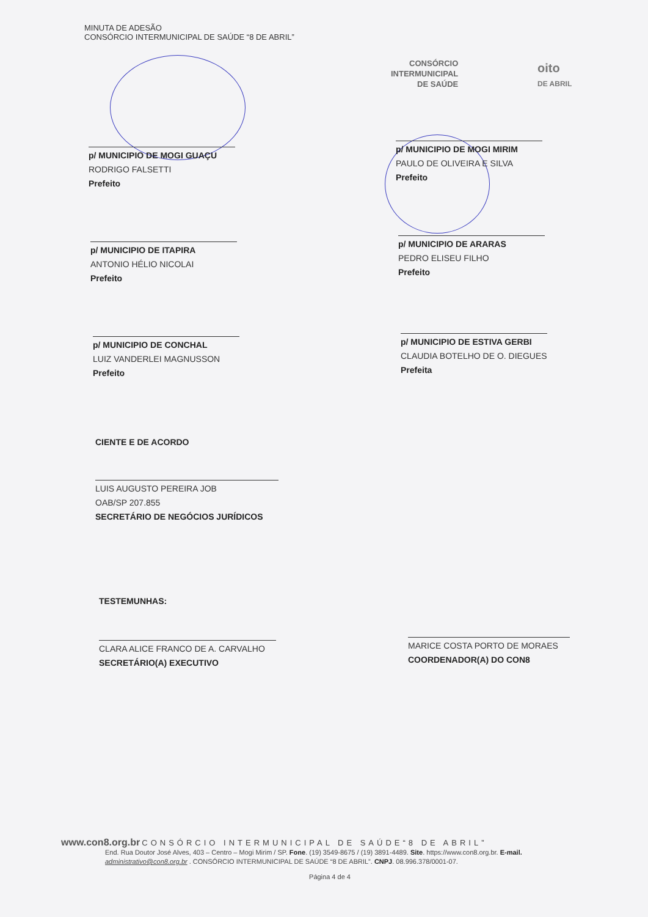MINUTA DE ADESÃO
CONSÓRCIO INTERMUNICIPAL DE SAÚDE “8 DE ABRIL”
CONSÓRCIO
INTERMUNICIPAL
DE SAÚDE
oito
DE ABRIL
p/ MUNICIPIO DE MOGI GUAÇU
RODRIGO FALSETTI
Prefeito
p/ MUNICIPIO DE MOGI MIRIM
PAULO DE OLIVEIRA E SILVA
Prefeito
p/ MUNICIPIO DE ITAPIRA
ANTONIO HÉLIO NICOLAI
Prefeito
p/ MUNICIPIO DE ARARAS
PEDRO ELISEU FILHO
Prefeito
p/ MUNICIPIO DE CONCHAL
LUIZ VANDERLEI MAGNUSSON
Prefeito
p/ MUNICIPIO DE ESTIVA GERBI
CLAUDIA BOTELHO DE O. DIEGUES
Prefeita
CIENTE E DE ACORDO
LUIS AUGUSTO PEREIRA JOB
OAB/SP 207.855
SECRETÁRIO DE NEGÓCIOS JURÍDICOS
TESTEMUNHAS:
CLARA ALICE FRANCO DE A. CARVALHO
SECRETÁRIO(A) EXECUTIVO
MARICE COSTA PORTO DE MORAES
COORDENADOR(A) DO CON8
www.con8.org.br CONSÓRCIO INTERMUNICIPAL DE SAÚDE“8 DE ABRIL”
End. Rua Doutor José Alves, 403 – Centro – Mogi Mirim / SP. Fone. (19) 3549-8675 / (19) 3891-4489. Site. https://www.con8.org.br. E-mail. administrativo@con8.org.br . CONSÓRCIO INTERMUNICIPAL DE SAÚDE “8 DE ABRIL”. CNPJ. 08.996.378/0001-07.
Página 4 de 4